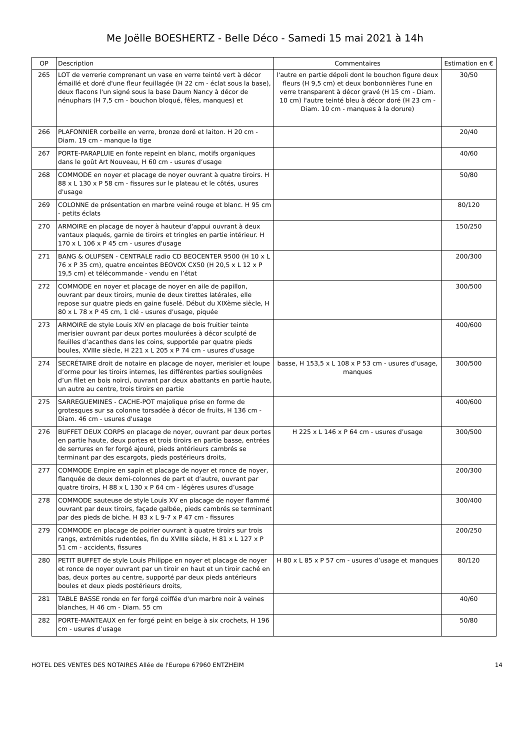Me Joëlle BOESHERTZ - Belle Déco - Samedi 15 mai 2021 à 14h
| OP | Description | Commentaires | Estimation en € |
| --- | --- | --- | --- |
| 265 | LOT de verrerie comprenant un vase en verre teinté vert à décor émaillé et doré d'une fleur feuillagée (H 22 cm - éclat sous la base), deux flacons l'un signé sous la base Daum Nancy à décor de nénuphars (H 7,5 cm - bouchon bloqué, fêles, manques) et | l'autre en partie dépoli dont le bouchon figure deux fleurs (H 9,5 cm) et deux bonbonnières l'une en verre transparent à décor gravé (H 15 cm - Diam. 10 cm) l'autre teinté bleu à décor doré (H 23 cm - Diam. 10 cm - manques à la dorure) | 30/50 |
| 266 | PLAFONNIER corbeille en verre, bronze doré et laiton. H 20 cm - Diam. 19 cm - manque la tige | | 20/40 |
| 267 | PORTE-PARAPLUIE en fonte repeint en blanc, motifs organiques dans le goût Art Nouveau, H 60 cm - usures d’usage | | 40/60 |
| 268 | COMMODE en noyer et placage de noyer ouvrant à quatre tiroirs. H 88 x L 130 x P 58 cm - fissures sur le plateau et le côtés, usures d'usage | | 50/80 |
| 269 | COLONNE de présentation en marbre veiné rouge et blanc. H 95 cm - petits éclats | | 80/120 |
| 270 | ARMOIRE en placage de noyer à hauteur d'appui ouvrant à deux vantaux plaqués, garnie de tiroirs et tringles en partie intérieur. H 170 x L 106 x P 45 cm - usures d'usage | | 150/250 |
| 271 | BANG & OLUFSEN - CENTRALE radio CD BEOCENTER 9500 (H 10 x L 76 x P 35 cm), quatre enceintes BEOVOX CX50 (H 20,5 x L 12 x P 19,5 cm) et télécommande - vendu en l’état | | 200/300 |
| 272 | COMMODE en noyer et placage de noyer en aile de papillon, ouvrant par deux tiroirs, munie de deux tirettes latérales, elle repose sur quatre pieds en gaine fuselé. Début du XIXème siècle, H 80 x L 78 x P 45 cm, 1 clé - usures d’usage, piquée | | 300/500 |
| 273 | ARMOIRE de style Louis XIV en placage de bois fruitier teinte merisier ouvrant par deux portes moulurées à décor sculpté de feuilles d’acanthes dans les coins, supportée par quatre pieds boules, XVIIIe siècle, H 221 x L 205 x P 74 cm - usures d’usage | | 400/600 |
| 274 | SECRÉTAIRE droit de notaire en placage de noyer, merisier et loupe d’orme pour les tiroirs internes, les différentes parties soulignées d’un filet en bois noirci, ouvrant par deux abattants en partie haute, un autre au centre, trois tiroirs en partie | basse, H 153,5 x L 108 x P 53 cm - usures d’usage, manques | 300/500 |
| 275 | SARREGUEMINES - CACHE-POT majolique prise en forme de grotesques sur sa colonne torsadée à décor de fruits, H 136 cm - Diam. 46 cm - usures d'usage | | 400/600 |
| 276 | BUFFET DEUX CORPS en placage de noyer, ouvrant par deux portes en partie haute, deux portes et trois tiroirs en partie basse, entrées de serrures en fer forgé ajouré, pieds antérieurs cambrés se terminant par des escargots, pieds postérieurs droits, | H 225 x L 146 x P 64 cm - usures d’usage | 300/500 |
| 277 | COMMODE Empire en sapin et placage de noyer et ronce de noyer, flanquée de deux demi-colonnes de part et d’autre, ouvrant par quatre tiroirs, H 88 x L 130 x P 64 cm - légères usures d’usage | | 200/300 |
| 278 | COMMODE sauteuse de style Louis XV en placage de noyer flammé ouvrant par deux tiroirs, façade galbée, pieds cambrés se terminant par des pieds de biche. H 83 x L 9-7 x P 47 cm - fissures | | 300/400 |
| 279 | COMMODE en placage de poirier ouvrant à quatre tiroirs sur trois rangs, extrémités rudentées, fin du XVIIIe siècle, H 81 x L 127 x P 51 cm - accidents, fissures | | 200/250 |
| 280 | PETIT BUFFET de style Louis Philippe en noyer et placage de noyer et ronce de noyer ouvrant par un tiroir en haut et un tiroir caché en bas, deux portes au centre, supporté par deux pieds antérieurs boules et deux pieds postérieurs droits, | H 80 x L 85 x P 57 cm - usures d’usage et manques | 80/120 |
| 281 | TABLE BASSE ronde en fer forgé coiffée d'un marbre noir à veines blanches, H 46 cm - Diam. 55 cm | | 40/60 |
| 282 | PORTE-MANTEAUX en fer forgé peint en beige à six crochets, H 196 cm - usures d’usage | | 50/80 |
HOTEL DES VENTES DES NOTAIRES Allée de l'Europe 67960 ENTZHEIM 14